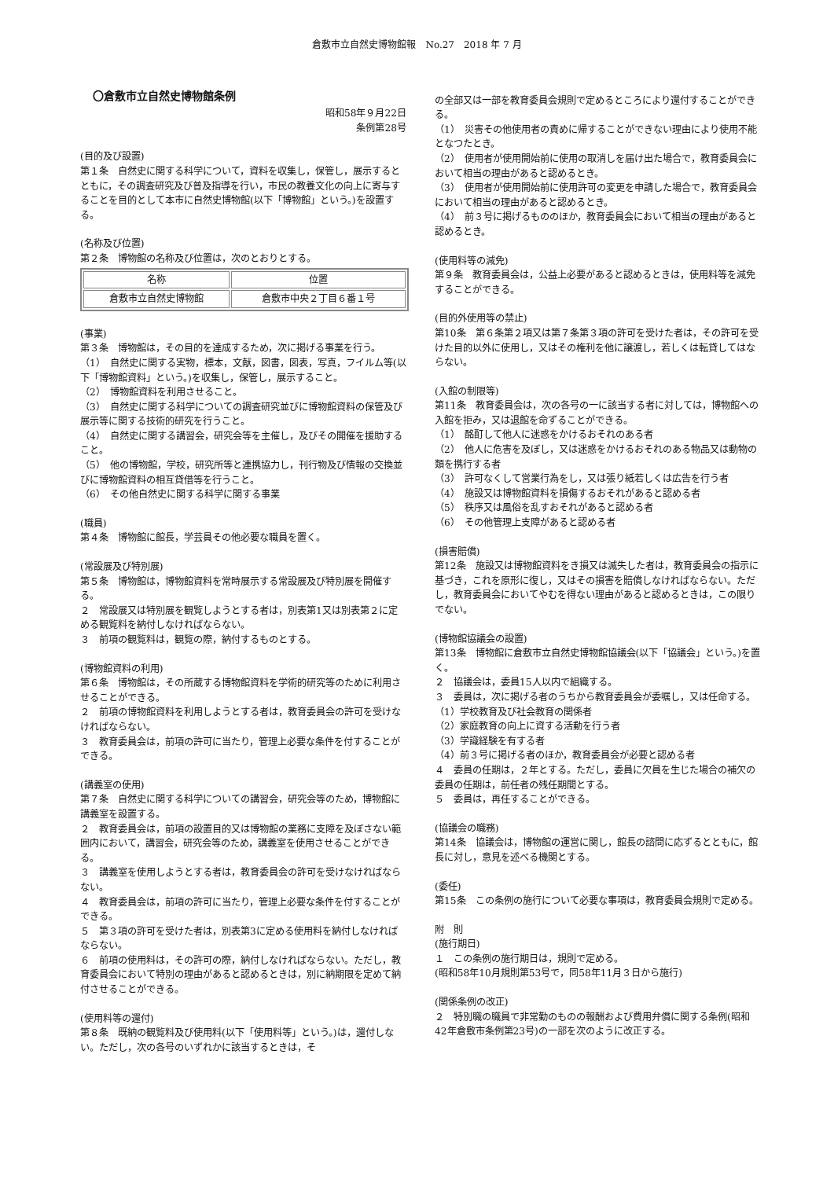倉敷市立自然史博物館報　No.27　2018 年 7 月
〇倉敷市立自然史博物館条例
昭和58年９月22日
条例第28号
(目的及び設置)
第１条　自然史に関する科学について，資料を収集し，保管し，展示するとともに，その調査研究及び普及指導を行い，市民の教養文化の向上に寄与することを目的として本市に自然史博物館(以下「博物館」という。)を設置する。
(名称及び位置)
第２条　博物館の名称及び位置は，次のとおりとする。
| 名称 | 位置 |
| 倉敷市立自然史博物館 | 倉敷市中央２丁目６番１号 |
(事業)
第３条　博物館は，その目的を達成するため，次に掲げる事業を行う。
（1）　自然史に関する実物，標本，文献，図書，図表，写真，フイルム等(以下「博物館資料」という。)を収集し，保管し，展示すること。
（2）　博物館資料を利用させること。
（3）　自然史に関する科学についての調査研究並びに博物館資料の保管及び展示等に関する技術的研究を行うこと。
（4）　自然史に関する講習会，研究会等を主催し，及びその開催を援助すること。
（5）　他の博物館，学校，研究所等と連携協力し，刊行物及び情報の交換並びに博物館資料の相互貸借等を行うこと。
（6）　その他自然史に関する科学に関する事業
(職員)
第４条　博物館に館長，学芸員その他必要な職員を置く。
(常設展及び特別展)
第５条　博物館は，博物館資料を常時展示する常設展及び特別展を開催する。
２　常設展又は特別展を観覧しようとする者は，別表第1又は別表第２に定める観覧料を納付しなければならない。
３　前項の観覧料は，観覧の際，納付するものとする。
(博物館資料の利用)
第６条　博物館は，その所蔵する博物館資料を学術的研究等のために利用させることができる。
２　前項の博物館資料を利用しようとする者は，教育委員会の許可を受けなければならない。
３　教育委員会は，前項の許可に当たり，管理上必要な条件を付することができる。
(講義室の使用)
第７条　自然史に関する科学についての講習会，研究会等のため，博物館に講義室を設置する。
２　教育委員会は，前項の設置目的又は博物館の業務に支障を及ぼさない範囲内において，講習会，研究会等のため，講義室を使用させることができる。
３　講義室を使用しようとする者は，教育委員会の許可を受けなければならない。
４　教育委員会は，前項の許可に当たり，管理上必要な条件を付することができる。
５　第３項の許可を受けた者は，別表第3に定める使用料を納付しなければならない。
６　前項の使用料は，その許可の際，納付しなければならない。ただし，教育委員会において特別の理由があると認めるときは，別に納期限を定めて納付させることができる。
(使用料等の還付)
第８条　既納の観覧料及び使用料(以下「使用料等」という。)は，還付しない。ただし，次の各号のいずれかに該当するときは，そ
の全部又は一部を教育委員会規則で定めるところにより還付することができる。
（1）　災害その他使用者の責めに帰することができない理由により使用不能となつたとき。
（2）　使用者が使用開始前に使用の取消しを届け出た場合で，教育委員会において相当の理由があると認めるとき。
（3）　使用者が使用開始前に使用許可の変更を申請した場合で，教育委員会において相当の理由があると認めるとき。
（4）　前３号に掲げるもののほか，教育委員会において相当の理由があると認めるとき。
(使用料等の減免)
第９条　教育委員会は，公益上必要があると認めるときは，使用料等を減免することができる。
(目的外使用等の禁止)
第10条　第６条第２項又は第７条第３項の許可を受けた者は，その許可を受けた目的以外に使用し，又はその権利を他に譲渡し，若しくは転貸してはならない。
(入館の制限等)
第11条　教育委員会は，次の各号の一に該当する者に対しては，博物館への入館を拒み，又は退館を命ずることができる。
（1）　酩酊して他人に迷惑をかけるおそれのある者
（2）　他人に危害を及ぼし，又は迷惑をかけるおそれのある物品又は動物の類を携行する者
（3）　許可なくして営業行為をし，又は張り紙若しくは広告を行う者
（4）　施設又は博物館資料を損傷するおそれがあると認める者
（5）　秩序又は風俗を乱すおそれがあると認める者
（6）　その他管理上支障があると認める者
(損害賠償)
第12条　施設又は博物館資料をき損又は滅失した者は，教育委員会の指示に基づき，これを原形に復し，又はその損害を賠償しなければならない。ただし，教育委員会においてやむを得ない理由があると認めるときは，この限りでない。
(博物館協議会の設置)
第13条　博物館に倉敷市立自然史博物館協議会(以下「協議会」という。)を置く。
２　協議会は，委員15人以内で組織する。
３　委員は，次に掲げる者のうちから教育委員会が委嘱し，又は任命する。
（1）学校教育及び社会教育の関係者
（2）家庭教育の向上に資する活動を行う者
（3）学識経験を有する者
（4）前３号に掲げる者のほか，教育委員会が必要と認める者
４　委員の任期は，２年とする。ただし，委員に欠員を生じた場合の補欠の委員の任期は，前任者の残任期間とする。
５　委員は，再任することができる。
(協議会の職務)
第14条　協議会は，博物館の運営に関し，館長の諮問に応ずるとともに，館長に対し，意見を述べる機関とする。
(委任)
第15条　この条例の施行について必要な事項は，教育委員会規則で定める。
附　則
(施行期日)
１　この条例の施行期日は，規則で定める。
(昭和58年10月規則第53号で，同58年11月３日から施行)
(関係条例の改正)
２　特別職の職員で非常勤のものの報酬および費用弁償に関する条例(昭和42年倉敷市条例第23号)の一部を次のように改正する。